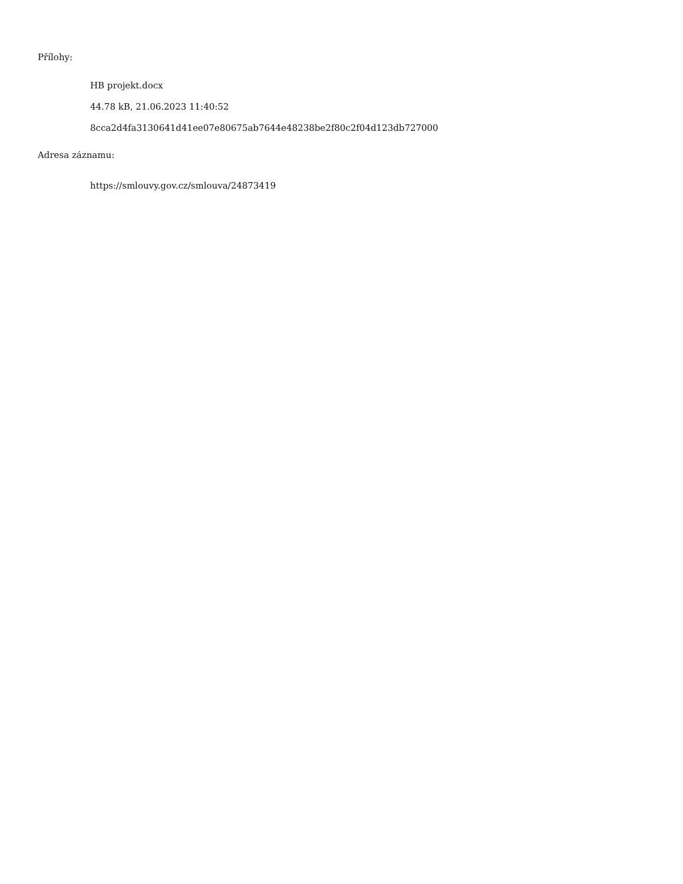Přílohy:
HB projekt.docx
44.78 kB, 21.06.2023 11:40:52
8cca2d4fa3130641d41ee07e80675ab7644e48238be2f80c2f04d123db727000
Adresa záznamu:
https://smlouvy.gov.cz/smlouva/24873419